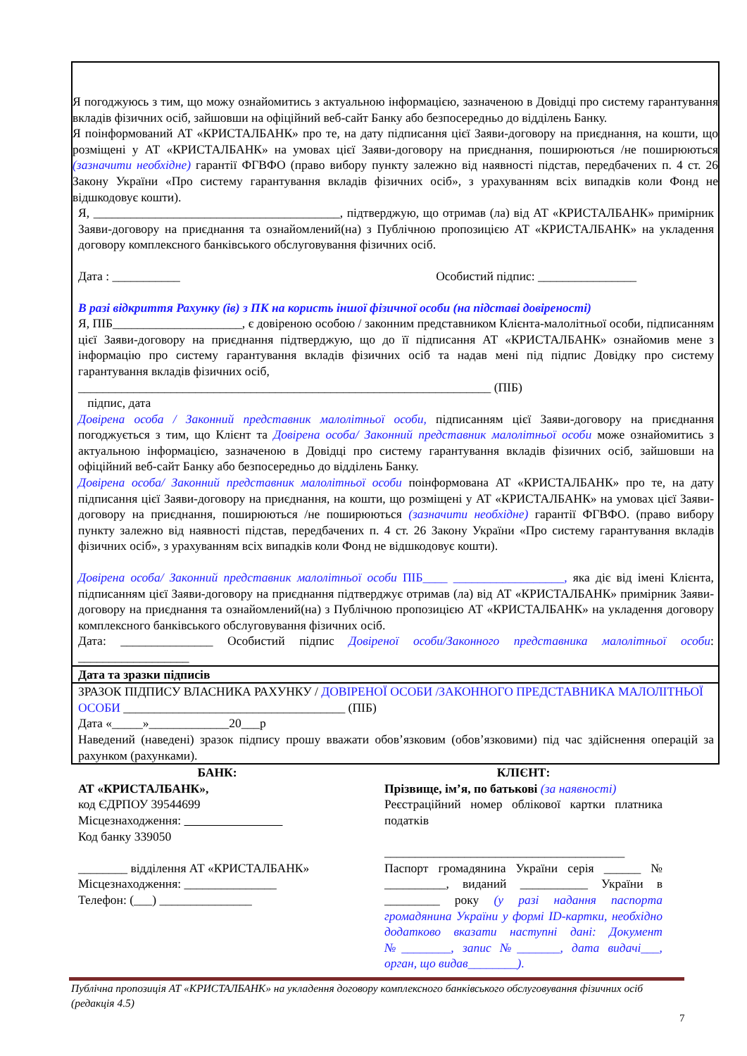Я погоджуюсь з тим, що можу ознайомитись з актуальною інформацією, зазначеною в Довідці про систему гарантування вкладів фізичних осіб, зайшовши на офіційний веб-сайт Банку або безпосередньо до відділень Банку.
Я поінформований АТ «КРИСТАЛБАНК» про те, на дату підписання цієї Заяви-договору на приєднання, на кошти, що розміщені у АТ «КРИСТАЛБАНК» на умовах цієї Заяви-договору на приєднання, поширюються /не поширюються (зазначити необхідне) гарантії ФГВФО (право вибору пункту залежно від наявності підстав, передбачених п. 4 ст. 26 Закону України «Про систему гарантування вкладів фізичних осіб», з урахуванням всіх випадків коли Фонд не відшкодовує кошти).
Я, ________________________________________, підтверджую, що отримав (ла) від АТ «КРИСТАЛБАНК» примірник Заяви-договору на приєднання та ознайомлений(на) з Публічною пропозицією АТ «КРИСТАЛБАНК» на укладення договору комплексного банківського обслуговування фізичних осіб.
Дата : ___________ Особистий підпис: ________________
В разі відкриття Рахунку (ів) з ПК на користь іншої фізичної особи (на підставі довіреності)
Я, ПІБ_____________________, є довіреною особою / законним представником Клієнта-малолітньої особи, підписанням цієї Заяви-договору на приєднання підтверджую, що до її підписання АТ «КРИСТАЛБАНК» ознайомив мене з інформацію про систему гарантування вкладів фізичних осіб та надав мені під підпис Довідку про систему гарантування вкладів фізичних осіб,
___________________________________________________________________ (ПІБ)
підпис, дата
Довірена особа / Законний представник малолітньої особи, підписанням цієї Заяви-договору на приєднання погоджується з тим, що Клієнт та Довірена особа/ Законний представник малолітньої особи може ознайомитись з актуальною інформацією, зазначеною в Довідці про систему гарантування вкладів фізичних осіб, зайшовши на офіційний веб-сайт Банку або безпосередньо до відділень Банку.
Довірена особа/ Законний представник малолітньої особи поінформована АТ «КРИСТАЛБАНК» про те, на дату підписання цієї Заяви-договору на приєднання, на кошти, що розміщені у АТ «КРИСТАЛБАНК» на умовах цієї Заяви-договору на приєднання, поширюються /не поширюються (зазначити необхідне) гарантії ФГВФО. (право вибору пункту залежно від наявності підстав, передбачених п. 4 ст. 26 Закону України «Про систему гарантування вкладів фізичних осіб», з урахуванням всіх випадків коли Фонд не відшкодовує кошти).
Довірена особа/ Законний представник малолітньої особи ПІБ____ __________________, яка діє від імені Клієнта, підписанням цієї Заяви-договору на приєднання підтверджує отримав (ла) від АТ «КРИСТАЛБАНК» примірник Заяви-договору на приєднання та ознайомлений(на) з Публічною пропозицією АТ «КРИСТАЛБАНК» на укладення договору комплексного банківського обслуговування фізичних осіб.
Дата: _______________ Особистий підпис Довіреної особи/Законного представника малолітньої особи: __________________
Дата та зразки підписів
ЗРАЗОК ПІДПИСУ ВЛАСНИКА РАХУНКУ / ДОВІРЕНОЇ ОСОБИ /ЗАКОННОГО ПРЕДСТАВНИКА МАЛОЛІТНЬОЇ ОСОБИ ____________________________________ (ПІБ)
Дата «_____»_____________20___р
Наведений (наведені) зразок підпису прошу вважати обов’язковим (обов’язковими) під час здійснення операцій за рахунком (рахунками).
БАНК:
АТ «КРИСТАЛБАНК»,
код ЄДРПОУ 39544699
Місцезнаходження:
Код банку 339050
________ відділення АТ «КРИСТАЛБАНК»
Місцезнаходження: _______________
Телефон: (___) _______________
КЛІЄНТ:
Прізвище, ім’я, по батькові (за наявності)
Реєстраційний номер облікової картки платника податків
_______________________________________
Паспорт громадянина України серія ______ № __________, виданий ___________ України в _________ року (у разі надання паспорта громадянина України у формі ID-картки, необхідно додатково вказати наступні дані: Документ №________, запис №_______, дата видачі___, орган, що видав________).
Публічна пропозиція АТ «КРИСТАЛБАНК» на укладення договору комплексного банківського обслуговування фізичних осіб (редакція 4.5)
7